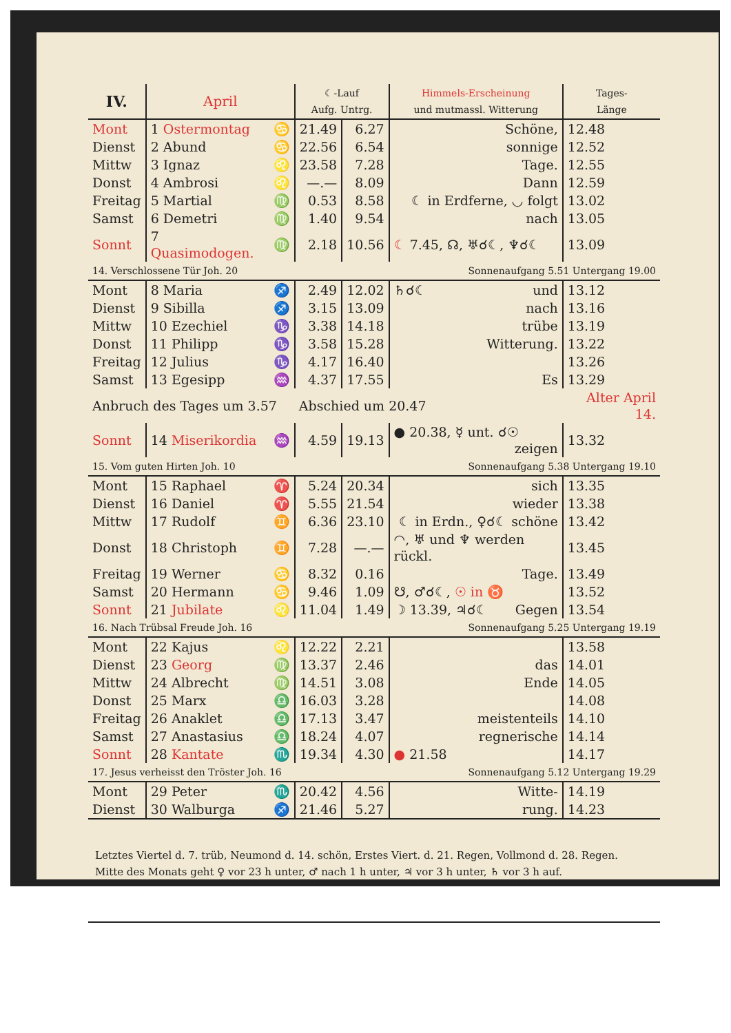| IV. | April | | ☾-Lauf Aufg. Untrg. | | Himmels-Erscheinung und mutmassl. Witterung | Tages- Länge |
| --- | --- | --- | --- | --- | --- | --- |
| Mont | 1 Ostermontag | ♋ | 21.49 | 6.27 | Schöne, | 12.48 |
| Dienst | 2 Abund | ♋ | 22.56 | 6.54 | sonnige | 12.52 |
| Mittw | 3 Ignaz | ♌ | 23.58 | 7.28 | Tage. | 12.55 |
| Donst | 4 Ambrosi | ♌ | —.— | 8.09 | Dann | 12.59 |
| Freitag | 5 Martial | ♍ | 0.53 | 8.58 | ☾ in Erdferne, ◡ folgt | 13.02 |
| Samst | 6 Demetri | ♍ | 1.40 | 9.54 | nach | 13.05 |
| Sonnt | 7 Quasimodogen. | ♍ | 2.18 | 10.56 | ☾ 7.45, ☊, ♅☌☾, ♆☌☾ | 13.09 |
| 14. Verschlossene Tür Joh. 20 | | | | | Sonnenaufgang 5.51 Untergang 19.00 | |
| Mont | 8 Maria | ♐ | 2.49 | 12.02 | ♄☌☾ und | 13.12 |
| Dienst | 9 Sibilla | ♐ | 3.15 | 13.09 | nach | 13.16 |
| Mittw | 10 Ezechiel | ♑ | 3.38 | 14.18 | trübe | 13.19 |
| Donst | 11 Philipp | ♑ | 3.58 | 15.28 | Witterung. | 13.22 |
| Freitag | 12 Julius | ♑ | 4.17 | 16.40 | | 13.26 |
| Samst | 13 Egesipp | ♒ | 4.37 | 17.55 | Es | 13.29 |
| Anbruch des Tages um 3.57 | | | Abschied um 20.47 | | | Alter April 14. |
| Sonnt | 14 Miserikordia | ♒ | 4.59 | 19.13 | ● 20.38, ☿ unt. ☌☉ zeigen | 13.32 |
| 15. Vom guten Hirten Joh. 10 | | | | | Sonnenaufgang 5.38 Untergang 19.10 | |
| Mont | 15 Raphael | ♈ | 5.24 | 20.34 | sich | 13.35 |
| Dienst | 16 Daniel | ♈ | 5.55 | 21.54 | wieder | 13.38 |
| Mittw | 17 Rudolf | ♊ | 6.36 | 23.10 | ☾ in Erdn., ♀☌☾ schöne | 13.42 |
| Donst | 18 Christoph | ♊ | 7.28 | —.— | ◠, ♅ und ♆ werden rückl. | 13.45 |
| Freitag | 19 Werner | ♋ | 8.32 | 0.16 | Tage. | 13.49 |
| Samst | 20 Hermann | ♋ | 9.46 | 1.09 | ☋, ♂☌☾, ☉ in ♉ | 13.52 |
| Sonnt | 21 Jubilate | ♌ | 11.04 | 1.49 | ☽ 13.39, ♃☌☾ Gegen | 13.54 |
| 16. Nach Trübsal Freude Joh. 16 | | | | | Sonnenaufgang 5.25 Untergang 19.19 | |
| Mont | 22 Kajus | ♌ | 12.22 | 2.21 | | 13.58 |
| Dienst | 23 Georg | ♍ | 13.37 | 2.46 | das | 14.01 |
| Mittw | 24 Albrecht | ♍ | 14.51 | 3.08 | Ende | 14.05 |
| Donst | 25 Marx | ♎ | 16.03 | 3.28 | | 14.08 |
| Freitag | 26 Anaklet | ♎ | 17.13 | 3.47 | meistenteils | 14.10 |
| Samst | 27 Anastasius | ♎ | 18.24 | 4.07 | regnerische | 14.14 |
| Sonnt | 28 Kantate | ♏ | 19.34 | 4.30 | ● 21.58 | 14.17 |
| 17. Jesus verheisst den Tröster Joh. 16 | | | | | Sonnenaufgang 5.12 Untergang 19.29 | |
| Mont | 29 Peter | ♏ | 20.42 | 4.56 | Witte- | 14.19 |
| Dienst | 30 Walburga | ♐ | 21.46 | 5.27 | rung. | 14.23 |
| Letztes Viertel d. 7. trüb, Neumond d. 14. schön, Erstes Viert. d. 21. Regen, Vollmond d. 28. Regen. Mitte des Monats geht ♀ vor 23 h unter, ♂ nach 1 h unter, ♃ vor 3 h unter, ♄ vor 3 h auf. | | | | | | |